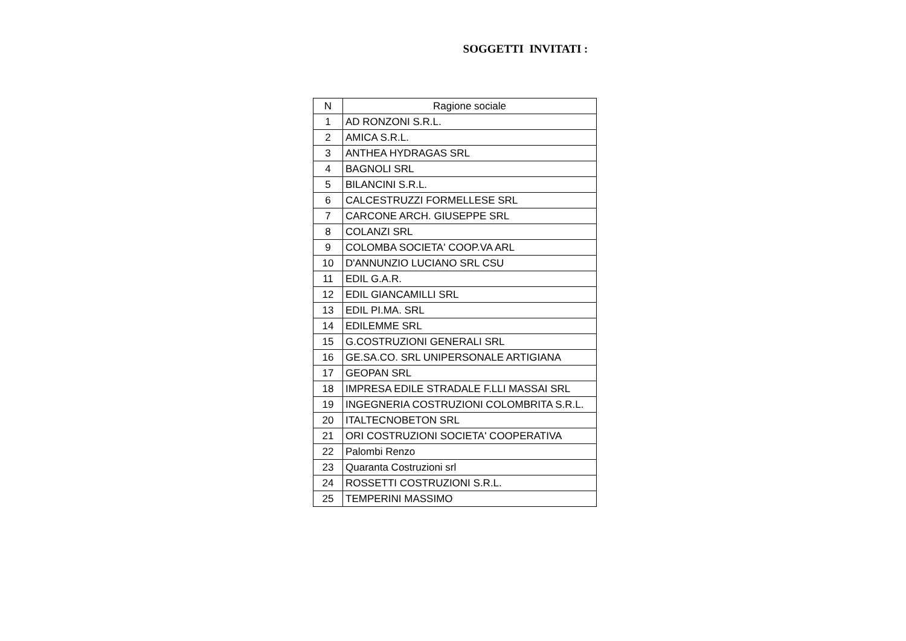SOGGETTI INVITATI :
| N | Ragione sociale |
| --- | --- |
| 1 | AD RONZONI S.R.L. |
| 2 | AMICA S.R.L. |
| 3 | ANTHEA HYDRAGAS SRL |
| 4 | BAGNOLI SRL |
| 5 | BILANCINI S.R.L. |
| 6 | CALCESTRUZZI FORMELLESE SRL |
| 7 | CARCONE ARCH. GIUSEPPE SRL |
| 8 | COLANZI SRL |
| 9 | COLOMBA SOCIETA' COOP.VA ARL |
| 10 | D'ANNUNZIO LUCIANO SRL CSU |
| 11 | EDIL G.A.R. |
| 12 | EDIL GIANCAMILLI SRL |
| 13 | EDIL PI.MA. SRL |
| 14 | EDILEMME SRL |
| 15 | G.COSTRUZIONI GENERALI SRL |
| 16 | GE.SA.CO. SRL UNIPERSONALE ARTIGIANA |
| 17 | GEOPAN SRL |
| 18 | IMPRESA EDILE STRADALE F.LLI MASSAI SRL |
| 19 | INGEGNERIA COSTRUZIONI COLOMBRITA S.R.L. |
| 20 | ITALTECNOBETON SRL |
| 21 | ORI COSTRUZIONI SOCIETA' COOPERATIVA |
| 22 | Palombi Renzo |
| 23 | Quaranta Costruzioni srl |
| 24 | ROSSETTI COSTRUZIONI S.R.L. |
| 25 | TEMPERINI MASSIMO |